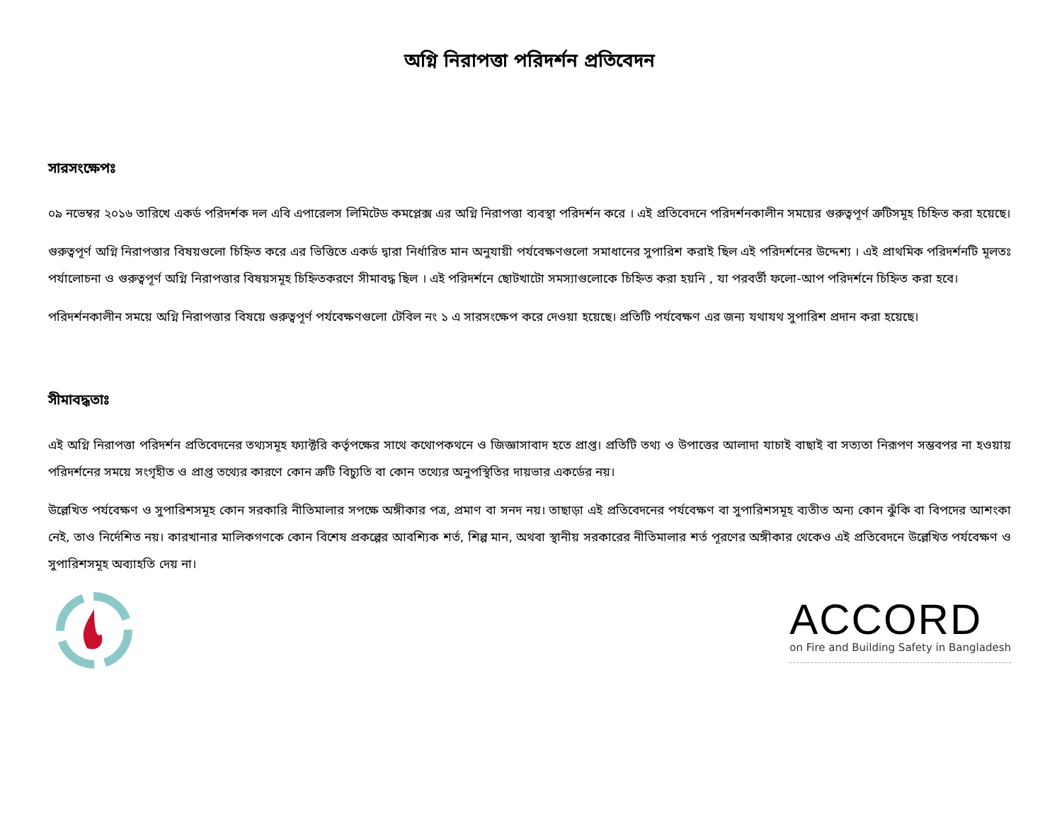অগ্নি নিরাপত্তা পরিদর্শন প্রতিবেদন
সারসংক্ষেপঃ
০৯ নভেম্বর ২০১৬ তারিখে একর্ড পরিদর্শক দল এবি এপারেলস লিমিটেড কমপ্লেক্স এর অগ্নি নিরাপত্তা ব্যবস্থা পরিদর্শন করে । এই প্রতিবেদনে পরিদর্শনকালীন সময়ের গুরুত্বপূর্ণ ত্রুটিসমূহ চিহ্নিত করা হয়েছে।
গুরুত্বপূর্ণ অগ্নি নিরাপত্তার বিষয়গুলো চিহ্নিত করে এর ভিত্তিতে একর্ড দ্বারা নির্ধারিত মান অনুযায়ী পর্যবেক্ষণগুলো সমাধানের সুপারিশ করাই ছিল এই পরিদর্শনের উদ্দেশ্য । এই প্রাথমিক পরিদর্শনটি মূলতঃ পর্যালোচনা ও গুরুত্বপূর্ণ অগ্নি নিরাপত্তার বিষয়সমূহ চিহ্নিতকরণে সীমাবদ্ধ ছিল । এই পরিদর্শনে ছোটখাটো সমস্যাগুলোকে চিহ্নিত করা হয়নি , যা পরবর্তী ফলো-আপ পরিদর্শনে চিহ্নিত করা হবে।
পরিদর্শনকালীন সময়ে অগ্নি নিরাপত্তার বিষয়ে গুরুত্বপূর্ণ পর্যবেক্ষণগুলো টেবিল নং ১ এ সারসংক্ষেপ করে দেওয়া হয়েছে। প্রতিটি পর্যবেক্ষণ এর জন্য যথাযথ সুপারিশ প্রদান করা হয়েছে।
সীমাবদ্ধতাঃ
এই অগ্নি নিরাপত্তা পরিদর্শন প্রতিবেদনের তথ্যসমূহ ফ্যাক্টরি কর্তৃপক্ষের সাথে কথোপকথনে ও জিজ্ঞাসাবাদ হতে প্রাপ্ত। প্রতিটি তথ্য ও উপাত্তের আলাদা যাচাই বাছাই বা সত্যতা নিরূপণ সম্ভবপর না হওয়ায় পরিদর্শনের সময়ে সংগৃহীত ও প্রাপ্ত তথ্যের কারণে কোন ত্রুটি বিচ্যুতি বা কোন তথ্যের অনুপস্থিতির দায়ভার একর্ডের নয়।
উল্লেখিত পর্যবেক্ষণ ও সুপারিশসমূহ কোন সরকারি নীতিমালার সপক্ষে অঙ্গীকার পত্র, প্রমাণ বা সনদ নয়। তাছাড়া এই প্রতিবেদনের পর্যবেক্ষণ বা সুপারিশসমূহ ব্যতীত অন্য কোন ঝুঁকি বা বিপদের আশংকা নেই, তাও নির্দেশিত নয়। কারখানার মালিকগণকে কোন বিশেষ প্রকল্পের আবশ্যিক শর্ত, শিল্প মান, অথবা স্থানীয় সরকারের নীতিমালার শর্ত পূরণের অঙ্গীকার থেকেও এই প্রতিবেদনে উল্লেখিত পর্যবেক্ষণ ও সুপারিশসমূহ অব্যাহতি দেয় না।
ACCORD
on Fire and Building Safety in Bangladesh